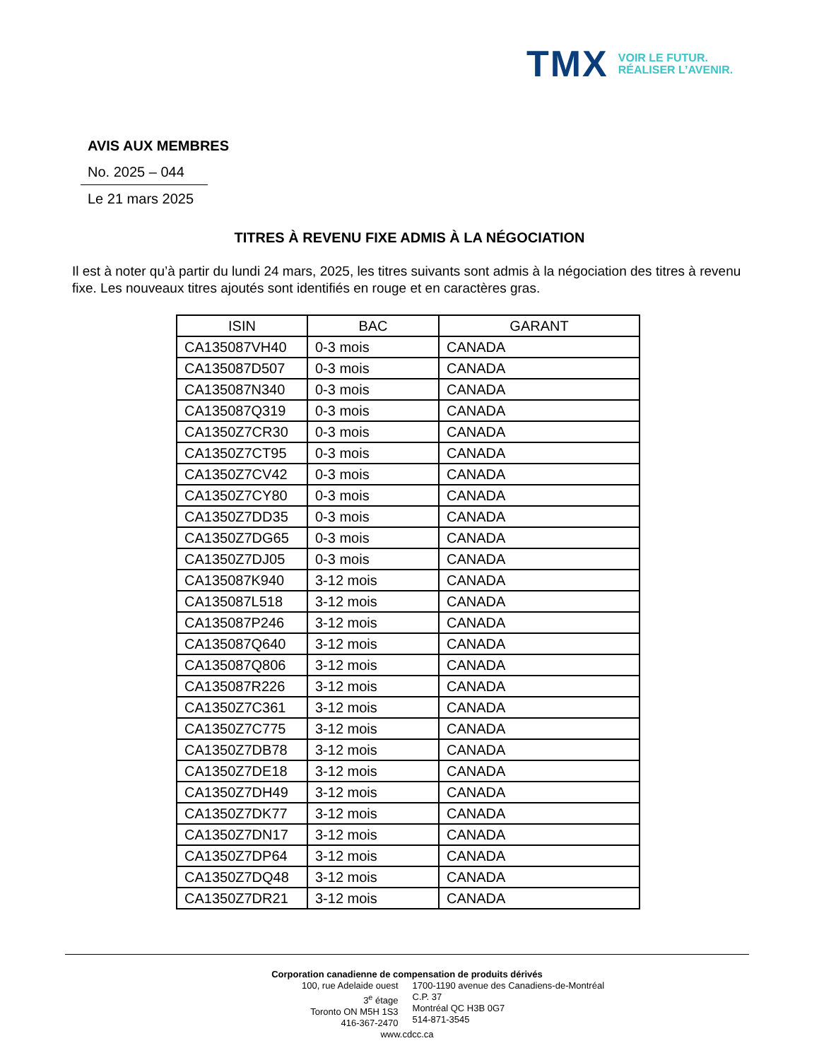TMX
VOIR LE FUTUR.
RÉALISER L’AVENIR.
AVIS AUX MEMBRES
No. 2025 – 044
Le 21 mars 2025
TITRES À REVENU FIXE ADMIS À LA NÉGOCIATION
Il est à noter qu’à partir du lundi 24 mars, 2025, les titres suivants sont admis à la négociation des titres à revenu fixe. Les nouveaux titres ajoutés sont identifiés en rouge et en caractères gras.
| ISIN | BAC | GARANT |
| --- | --- | --- |
| CA135087VH40 | 0-3 mois | CANADA |
| CA135087D507 | 0-3 mois | CANADA |
| CA135087N340 | 0-3 mois | CANADA |
| CA135087Q319 | 0-3 mois | CANADA |
| CA1350Z7CR30 | 0-3 mois | CANADA |
| CA1350Z7CT95 | 0-3 mois | CANADA |
| CA1350Z7CV42 | 0-3 mois | CANADA |
| CA1350Z7CY80 | 0-3 mois | CANADA |
| CA1350Z7DD35 | 0-3 mois | CANADA |
| CA1350Z7DG65 | 0-3 mois | CANADA |
| CA1350Z7DJ05 | 0-3 mois | CANADA |
| CA135087K940 | 3-12 mois | CANADA |
| CA135087L518 | 3-12 mois | CANADA |
| CA135087P246 | 3-12 mois | CANADA |
| CA135087Q640 | 3-12 mois | CANADA |
| CA135087Q806 | 3-12 mois | CANADA |
| CA135087R226 | 3-12 mois | CANADA |
| CA1350Z7C361 | 3-12 mois | CANADA |
| CA1350Z7C775 | 3-12 mois | CANADA |
| CA1350Z7DB78 | 3-12 mois | CANADA |
| CA1350Z7DE18 | 3-12 mois | CANADA |
| CA1350Z7DH49 | 3-12 mois | CANADA |
| CA1350Z7DK77 | 3-12 mois | CANADA |
| CA1350Z7DN17 | 3-12 mois | CANADA |
| CA1350Z7DP64 | 3-12 mois | CANADA |
| CA1350Z7DQ48 | 3-12 mois | CANADA |
| CA1350Z7DR21 | 3-12 mois | CANADA |
Corporation canadienne de compensation de produits dérivés
100, rue Adelaide ouest
3<sup>e</sup> étage
Toronto ON M5H 1S3
416-367-2470
1700-1190 avenue des Canadiens-de-Montréal
C.P. 37
Montréal QC H3B 0G7
514-871-3545
www.cdcc.ca